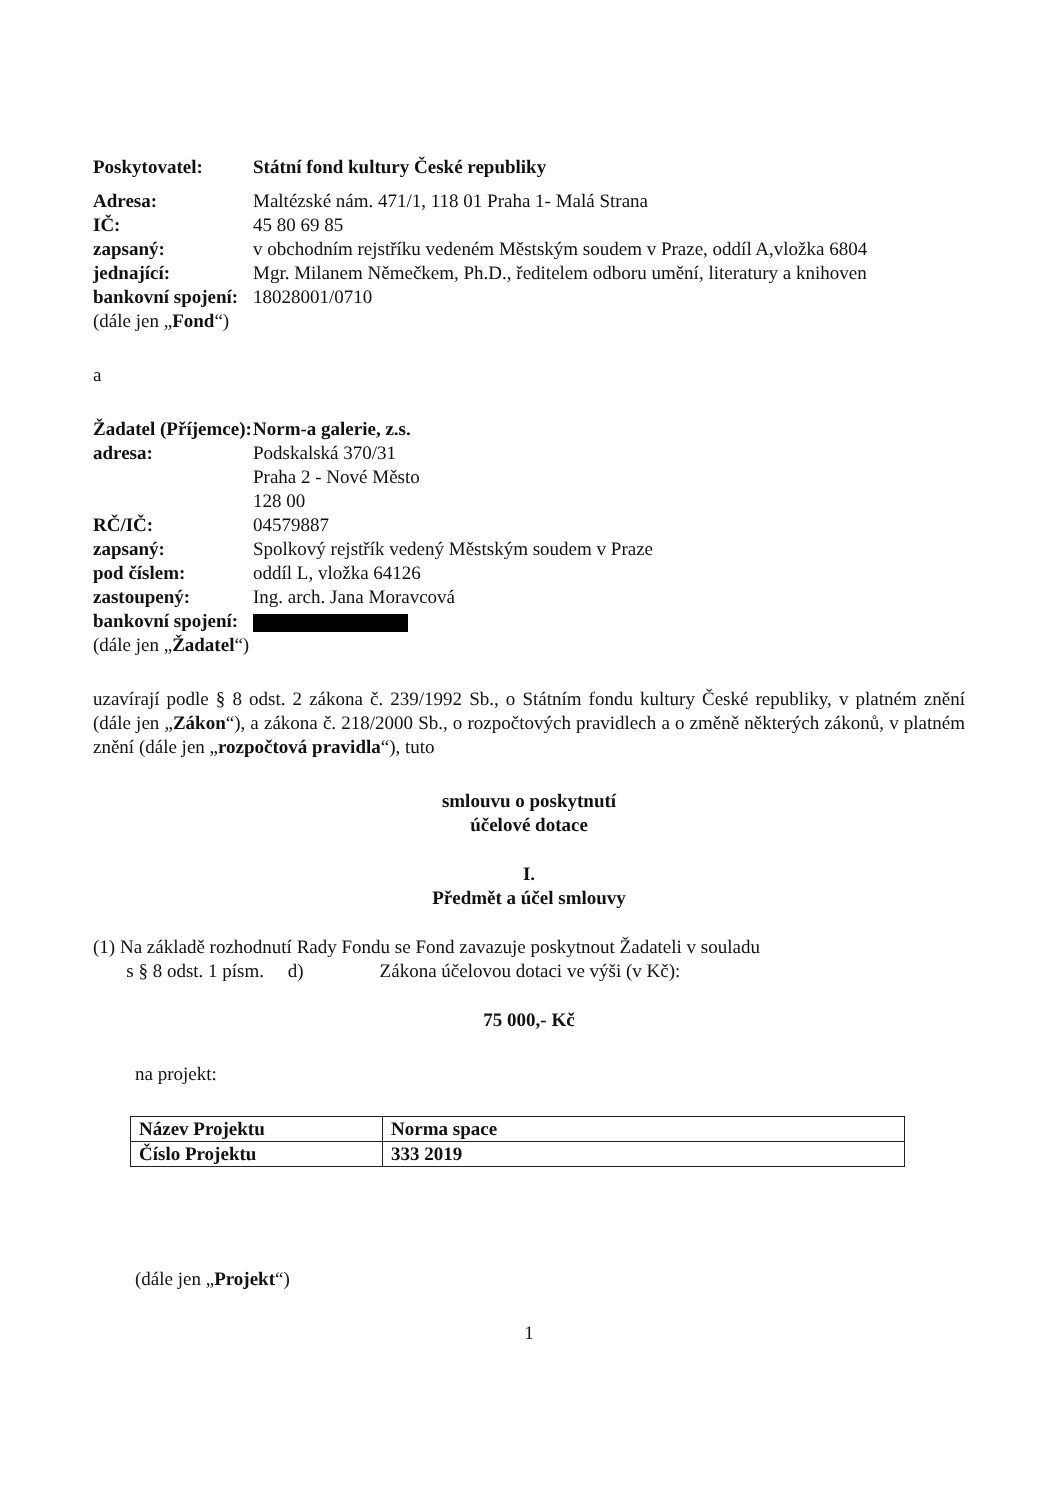Poskytovatel: Státní fond kultury České republiky
Adresa: Maltézské nám. 471/1, 118 01 Praha 1- Malá Strana
IČ: 45 80 69 85
zapsaný: v obchodním rejstříku vedeném Městským soudem v Praze, oddíl A,vložka 6804
jednající: Mgr. Milanem Němečkem, Ph.D., ředitelem odboru umění, literatury a knihoven
bankovní spojení:
18028001/0710
(dále jen „Fond“)
a
Žadatel (Příjemce):
Norm-a galerie, z.s.
adresa: Podskalská 370/31
Praha 2 - Nové Město
128 00
RČ/IČ: 04579887
zapsaný: Spolkový rejstřík vedený Městským soudem v Praze
pod číslem: oddíl L, vložka 64126
zastoupený: Ing. arch. Jana Moravcová
bankovní spojení:
(dále jen „Žadatel“)
uzavírají podle § 8 odst. 2 zákona č. 239/1992 Sb., o Státním fondu kultury České republiky, v platném znění (dále jen „Zákon“), a zákona č. 218/2000 Sb., o rozpočtových pravidlech a o změně některých zákonů, v platném znění (dále jen „rozpočtová pravidla“), tuto
smlouvu o poskytnutí
účelové dotace
I.
Předmět a účel smlouvy
(1) Na základě rozhodnutí Rady Fondu se Fond zavazuje poskytnout Žadateli v souladu
s § 8 odst. 1 písm. d) Zákona účelovou dotaci ve výši (v Kč):
75 000,- Kč
na projekt:
| Název Projektu | Norma space |
| Číslo Projektu | 333 2019 |
(dále jen „Projekt“)
1